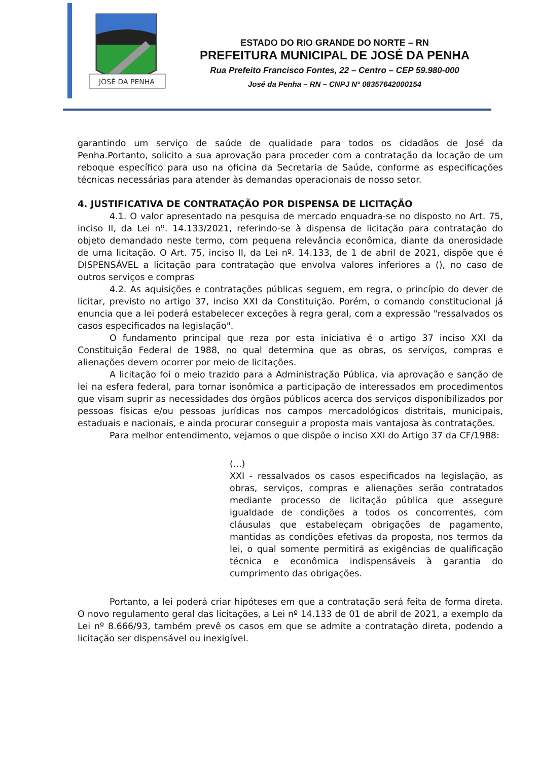JOSÉ DA PENHA
ESTADO DO RIO GRANDE DO NORTE – RN
PREFEITURA MUNICIPAL DE JOSÉ DA PENHA
Rua Prefeito Francisco Fontes, 22 – Centro – CEP 59.980-000
José da Penha – RN – CNPJ N° 08357642000154
garantindo um serviço de saúde de qualidade para todos os cidadãos de José da Penha.Portanto, solicito a sua aprovação para proceder com a contratação da locação de um reboque específico para uso na oficina da Secretaria de Saúde, conforme as especificações técnicas necessárias para atender às demandas operacionais de nosso setor.
4. JUSTIFICATIVA DE CONTRATAÇÃO POR DISPENSA DE LICITAÇÃO
4.1. O valor apresentado na pesquisa de mercado enquadra-se no disposto no Art. 75, inciso II, da Lei nº. 14.133/2021, referindo-se à dispensa de licitação para contratação do objeto demandado neste termo, com pequena relevância econômica, diante da onerosidade de uma licitação. O Art. 75, inciso II, da Lei nº. 14.133, de 1 de abril de 2021, dispõe que é DISPENSÁVEL a licitação para contratação que envolva valores inferiores a (), no caso de outros serviços e compras
4.2. As aquisições e contratações públicas seguem, em regra, o princípio do dever de licitar, previsto no artigo 37, inciso XXI da Constituição. Porém, o comando constitucional já enuncia que a lei poderá estabelecer exceções à regra geral, com a expressão "ressalvados os casos especificados na legislação".
O fundamento principal que reza por esta iniciativa é o artigo 37 inciso XXI da Constituição Federal de 1988, no qual determina que as obras, os serviços, compras e alienações devem ocorrer por meio de licitações.
A licitação foi o meio trazido para a Administração Pública, via aprovação e sanção de lei na esfera federal, para tornar isonômica a participação de interessados em procedimentos que visam suprir as necessidades dos órgãos públicos acerca dos serviços disponibilizados por pessoas físicas e/ou pessoas jurídicas nos campos mercadológicos distritais, municipais, estaduais e nacionais, e ainda procurar conseguir a proposta mais vantajosa às contratações.
Para melhor entendimento, vejamos o que dispõe o inciso XXI do Artigo 37 da CF/1988:
(...)
XXI - ressalvados os casos especificados na legislação, as obras, serviços, compras e alienações serão contratados mediante processo de licitação pública que assegure igualdade de condições a todos os concorrentes, com cláusulas que estabeleçam obrigações de pagamento, mantidas as condições efetivas da proposta, nos termos da lei, o qual somente permitirá as exigências de qualificação técnica e econômica indispensáveis à garantia do cumprimento das obrigações.
Portanto, a lei poderá criar hipóteses em que a contratação será feita de forma direta. O novo regulamento geral das licitações, a Lei nº 14.133 de 01 de abril de 2021, a exemplo da Lei nº 8.666/93, também prevê os casos em que se admite a contratação direta, podendo a licitação ser dispensável ou inexigível.